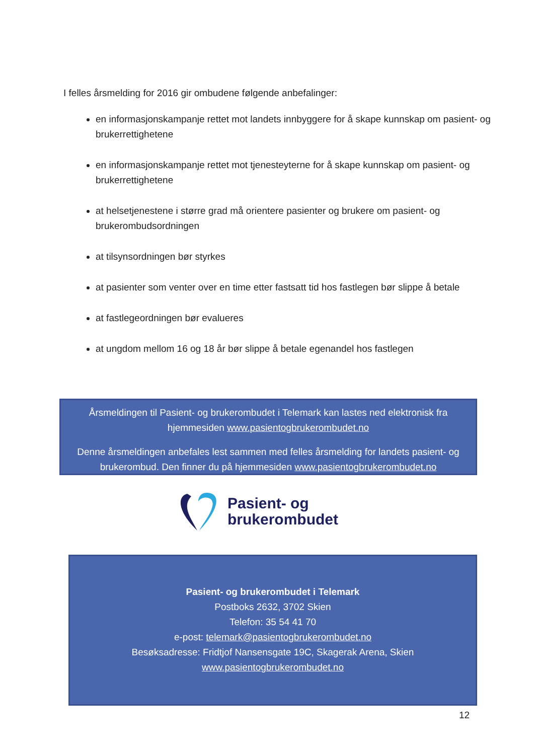I felles årsmelding for 2016 gir ombudene følgende anbefalinger:
en informasjonskampanje rettet mot landets innbyggere for å skape kunnskap om pasient- og brukerrettighetene
en informasjonskampanje rettet mot tjenesteyterne for å skape kunnskap om pasient- og brukerrettighetene
at helsetjenestene i større grad må orientere pasienter og brukere om pasient- og brukerombudsordningen
at tilsynsordningen bør styrkes
at pasienter som venter over en time etter fastsatt tid hos fastlegen bør slippe å betale
at fastlegeordningen bør evalueres
at ungdom mellom 16 og 18 år bør slippe å betale egenandel hos fastlegen
Årsmeldingen til Pasient- og brukerombudet i Telemark kan lastes ned elektronisk fra hjemmesiden www.pasientogbrukerombudet.no
Denne årsmeldingen anbefales lest sammen med felles årsmelding for landets pasient- og brukerombud. Den finner du på hjemmesiden www.pasientogbrukerombudet.no
Pasient- og
brukerombudet
Pasient- og brukerombudet i Telemark
Postboks 2632, 3702 Skien
Telefon: 35 54 41 70
e-post: telemark@pasientogbrukerombudet.no
Besøksadresse: Fridtjof Nansensgate 19C, Skagerak Arena, Skien
www.pasientogbrukerombudet.no
12